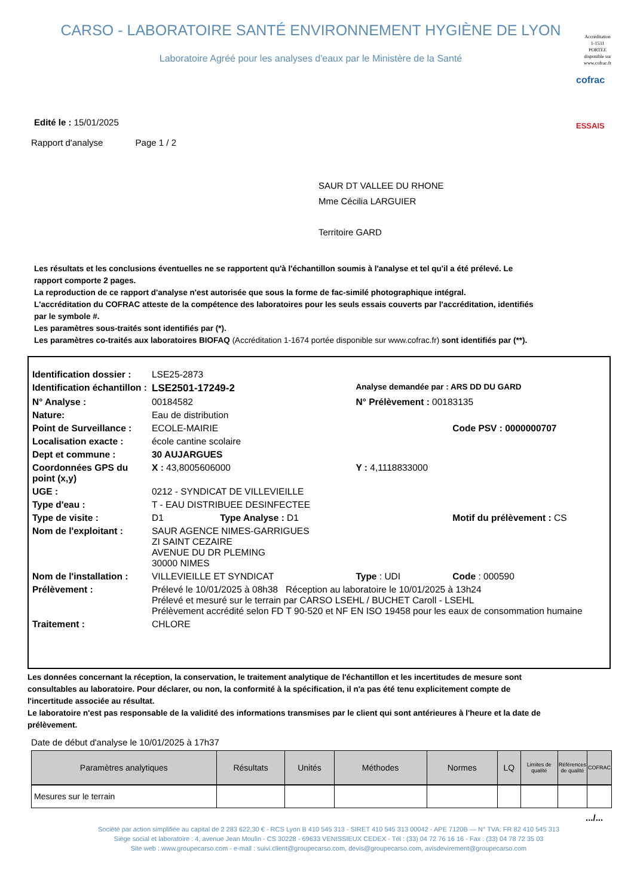CARSO - LABORATOIRE SANTÉ ENVIRONNEMENT HYGIÈNE DE LYON
Laboratoire Agréé pour les analyses d'eaux par le Ministère de la Santé
Accréditation
1-1531
PORTEE
disponible sur
www.cofrac.fr
cofrac
ESSAIS
Edité le : 15/01/2025
Rapport d'analyse Page 1 / 2
SAUR DT VALLEE DU RHONE
Mme Cécilia LARGUIER
Territoire GARD
Les résultats et les conclusions éventuelles ne se rapportent qu'à l'échantillon soumis à l'analyse et tel qu'il a été prélevé. Le rapport comporte 2 pages.
La reproduction de ce rapport d'analyse n'est autorisée que sous la forme de fac-similé photographique intégral.
L'accréditation du COFRAC atteste de la compétence des laboratoires pour les seuls essais couverts par l'accréditation, identifiés par le symbole #.
Les paramètres sous-traités sont identifiés par (*).
Les paramètres co-traités aux laboratoires BIOFAQ (Accréditation 1-1674 portée disponible sur www.cofrac.fr) sont identifiés par (**).
| Identification dossier : | LSE25-2873 | | |
| Identification échantillon : | LSE2501-17249-2 | Analyse demandée par : ARS DD DU GARD | |
| N° Analyse : | 00184582 | N° Prélèvement : 00183135 | |
| Nature: | Eau de distribution | | |
| Point de Surveillance : | ECOLE-MAIRIE | | Code PSV : 0000000707 |
| Localisation exacte : | école cantine scolaire | | |
| Dept et commune : | 30 AUJARGUES | | |
| Coordonnées GPS du point (x,y) | X : 43,8005606000 | Y : 4,1118833000 | |
| UGE : | 0212 - SYNDICAT DE VILLEVIEILLE | | |
| Type d'eau : | T - EAU DISTRIBUEE DESINFECTEE | | |
| Type de visite : | D1 Type Analyse : D1 | | Motif du prélèvement : CS |
| Nom de l'exploitant : | SAUR AGENCE NIMES-GARRIGUES ZI SAINT CEZAIRE AVENUE DU DR PLEMING 30000 NIMES | | |
| Nom de l'installation : | VILLEVIEILLE ET SYNDICAT | Type : UDI | Code : 000590 |
| Prélèvement : | Prélevé le 10/01/2025 à 08h38 Réception au laboratoire le 10/01/2025 à 13h24 Prélevé et mesuré sur le terrain par CARSO LSEHL / BUCHET Caroll - LSEHL Prélèvement accrédité selon FD T 90-520 et NF EN ISO 19458 pour les eaux de consommation humaine | | |
| Traitement : | CHLORE | | |
Les données concernant la réception, la conservation, le traitement analytique de l'échantillon et les incertitudes de mesure sont consultables au laboratoire. Pour déclarer, ou non, la conformité à la spécification, il n'a pas été tenu explicitement compte de l'incertitude associée au résultat.
Le laboratoire n'est pas responsable de la validité des informations transmises par le client qui sont antérieures à l'heure et la date de prélèvement.
Date de début d'analyse le 10/01/2025 à 17h37
| Paramètres analytiques | Résultats | Unités | Méthodes | Normes | LQ | Limites de qualité | Références de qualité | COFRAC |
| --- | --- | --- | --- | --- | --- | --- | --- | --- |
| Mesures sur le terrain | | | | | | | | |
.../...
Société par action simplifiée au capital de 2 283 622,30 € - RCS Lyon B 410 545 313 - SIRET 410 545 313 00042 - APE 7120B — N° TVA: FR 82 410 545 313
Siège social et laboratoire : 4, avenue Jean Moulin - CS 30228 - 69633 VENISSIEUX CEDEX - Tél : (33) 04 72 76 16 16 - Fax : (33) 04 78 72 35 03
Site web : www.groupecarso.com - e-mail : suivi.client@groupecarso.com, devis@groupecarso.com, avisdevirement@groupecarso.com